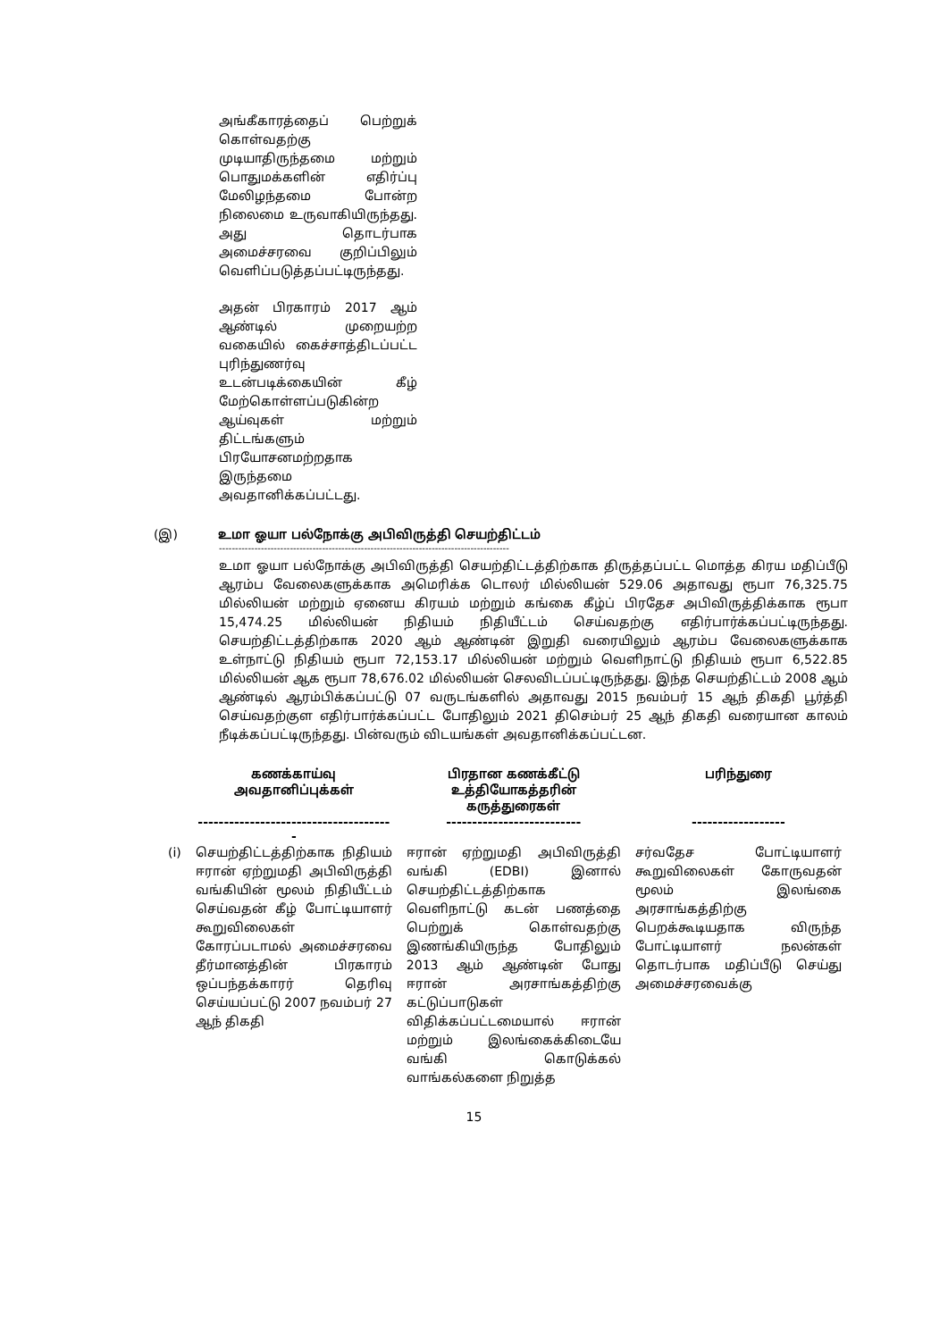அங்கீகாரத்தைப் பெற்றுக் கொள்வதற்கு முடியாதிருந்தமை மற்றும் பொதுமக்களின் எதிர்ப்பு மேலிழந்தமை போன்ற நிலைமை உருவாகியிருந்தது. அது தொடர்பாக அமைச்சரவை குறிப்பிலும் வெளிப்படுத்தப்பட்டிருந்தது.
அதன் பிரகாரம் 2017 ஆம் ஆண்டில் முறையற்ற வகையில் கைச்சாத்திடப்பட்ட புரிந்துணர்வு உடன்படிக்கையின் கீழ் மேற்கொள்ளப்படுகின்ற ஆய்வுகள் மற்றும் திட்டங்களும் பிரயோசனமற்றதாக இருந்தமை அவதானிக்கப்பட்டது.
(இ) உமா ஓயா பல்நோக்கு அபிவிருத்தி செயற்திட்டம்
------------------------------------------------------------------------------------------
உமா ஓயா பல்நோக்கு அபிவிருத்தி செயற்திட்டத்திற்காக திருத்தப்பட்ட மொத்த கிரய மதிப்பீடு ஆரம்ப வேலைகளுக்காக அமெரிக்க டொலர் மில்லியன் 529.06 அதாவது ரூபா 76,325.75 மில்லியன் மற்றும் ஏனைய கிரயம் மற்றும் கங்கை கீழ்ப் பிரதேச அபிவிருத்திக்காக ரூபா 15,474.25 மில்லியன் நிதியம் நிதியீட்டம் செய்வதற்கு எதிர்பார்க்கப்பட்டிருந்தது. செயற்திட்டத்திற்காக 2020 ஆம் ஆண்டின் இறுதி வரையிலும் ஆரம்ப வேலைகளுக்காக உள்நாட்டு நிதியம் ரூபா 72,153.17 மில்லியன் மற்றும் வெளிநாட்டு நிதியம் ரூபா 6,522.85 மில்லியன் ஆக ரூபா 78,676.02 மில்லியன் செலவிடப்பட்டிருந்தது. இந்த செயற்திட்டம் 2008 ஆம் ஆண்டில் ஆரம்பிக்கப்பட்டு 07 வருடங்களில் அதாவது 2015 நவம்பர் 15 ஆந் திகதி பூர்த்தி செய்வதற்குள எதிர்பார்க்கப்பட்ட போதிலும் 2021 திசெம்பர் 25 ஆந் திகதி வரையான காலம் நீடிக்கப்பட்டிருந்தது. பின்வரும் விடயங்கள் அவதானிக்கப்பட்டன.
| | கணக்காய்வு அவதானிப்புக்கள் | பிரதான கணக்கீட்டு உத்தியோகத்தரின் கருத்துரைகள் | பரிந்துரை |
| --- | --- | --- | --- |
| | -------------------------------------- | -------------------------- | ------------------ |
| (i) | செயற்திட்டத்திற்காக நிதியம் ஈரான் ஏற்றுமதி அபிவிருத்தி வங்கியின் மூலம் நிதியீட்டம் செய்வதன் கீழ் போட்டியாளர் கூறுவிலைகள் கோரப்படாமல் அமைச்சரவை தீர்மானத்தின் பிரகாரம் ஒப்பந்தக்காரர் தெரிவு செய்யப்பட்டு 2007 நவம்பர் 27 ஆந் திகதி | ஈரான் ஏற்றுமதி அபிவிருத்தி வங்கி (EDBI) இனால் செயற்திட்டத்திற்காக வெளிநாட்டு கடன் பணத்தை பெற்றுக் கொள்வதற்கு இணங்கியிருந்த போதிலும் 2013 ஆம் ஆண்டின் போது ஈரான் அரசாங்கத்திற்கு கட்டுப்பாடுகள் விதிக்கப்பட்டமையால் ஈரான் மற்றும் இலங்கைக்கிடையே வங்கி கொடுக்கல் வாங்கல்களை நிறுத்த | சர்வதேச போட்டியாளர் கூறுவிலைகள் கோருவதன் மூலம் இலங்கை அரசாங்கத்திற்கு பெறக்கூடியதாக விருந்த போட்டியாளர் நலன்கள் தொடர்பாக மதிப்பீடு செய்து அமைச்சரவைக்கு |
15